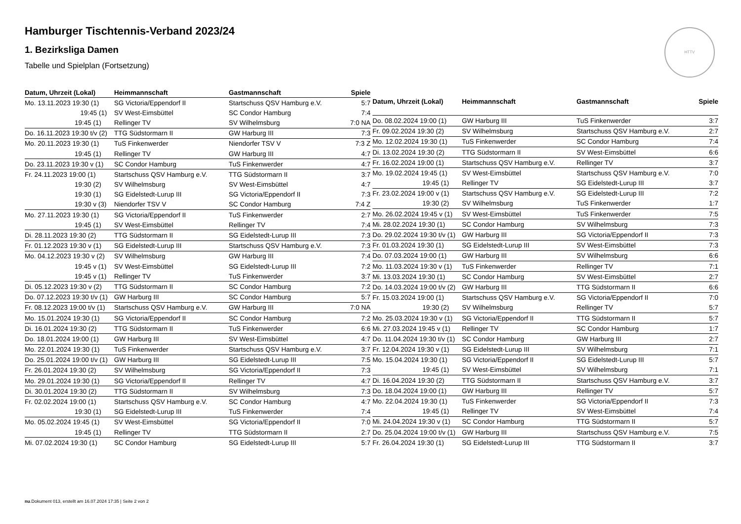Hamburger Tischtennis-Verband 2023/24
1. Bezirksliga Damen
Tabelle und Spielplan (Fortsetzung)
HTTV
| Datum, Uhrzeit (Lokal) | Heimmannschaft | Gastmannschaft | Spiele |
| --- | --- | --- | --- |
| Mo. 13.11.2023 19:30 (1) | SG Victoria/Eppendorf II | Startschuss QSV Hamburg e.V. | 5:7 |
| 19:45 (1) | SV West-Eimsbüttel | SC Condor Hamburg | 7:4 |
| 19:45 (1) | Rellinger TV | SV Wilhelmsburg | 7:0 NA |
| Do. 16.11.2023 19:30 t/v (2) | TTG Südstormarn II | GW Harburg III | 7:3 |
| Mo. 20.11.2023 19:30 (1) | TuS Finkenwerder | Niendorfer TSV V | 7:3 Z |
| 19:45 (1) | Rellinger TV | GW Harburg III | 4:7 |
| Do. 23.11.2023 19:30 v (1) | SC Condor Hamburg | TuS Finkenwerder | 4:7 |
| Fr. 24.11.2023 19:00 (1) | Startschuss QSV Hamburg e.V. | TTG Südstormarn II | 3:7 |
| 19:30 (2) | SV Wilhelmsburg | SV West-Eimsbüttel | 4:7 |
| 19:30 (1) | SG Eidelstedt-Lurup III | SG Victoria/Eppendorf II | 7:3 |
| 19:30 v (3) | Niendorfer TSV V | SC Condor Hamburg | 7:4 Z |
| Mo. 27.11.2023 19:30 (1) | SG Victoria/Eppendorf II | TuS Finkenwerder | 2:7 |
| 19:45 (1) | SV West-Eimsbüttel | Rellinger TV | 7:4 |
| Di. 28.11.2023 19:30 (2) | TTG Südstormarn II | SG Eidelstedt-Lurup III | 7:3 |
| Fr. 01.12.2023 19:30 v (1) | SG Eidelstedt-Lurup III | Startschuss QSV Hamburg e.V. | 7:3 |
| Mo. 04.12.2023 19:30 v (2) | SV Wilhelmsburg | GW Harburg III | 7:4 |
| 19:45 v (1) | SV West-Eimsbüttel | SG Eidelstedt-Lurup III | 7:2 |
| 19:45 v (1) | Rellinger TV | TuS Finkenwerder | 3:7 |
| Di. 05.12.2023 19:30 v (2) | TTG Südstormarn II | SC Condor Hamburg | 7:2 |
| Do. 07.12.2023 19:30 t/v (1) | GW Harburg III | SC Condor Hamburg | 5:7 |
| Fr. 08.12.2023 19:00 t/v (1) | Startschuss QSV Hamburg e.V. | GW Harburg III | 7:0 NA |
| Mo. 15.01.2024 19:30 (1) | SG Victoria/Eppendorf II | SC Condor Hamburg | 7:2 |
| Di. 16.01.2024 19:30 (2) | TTG Südstormarn II | TuS Finkenwerder | 6:6 |
| Do. 18.01.2024 19:00 (1) | GW Harburg III | SV West-Eimsbüttel | 4:7 |
| Mo. 22.01.2024 19:30 (1) | TuS Finkenwerder | Startschuss QSV Hamburg e.V. | 3:7 |
| Do. 25.01.2024 19:00 t/v (1) | GW Harburg III | SG Eidelstedt-Lurup III | 7:5 |
| Fr. 26.01.2024 19:30 (2) | SV Wilhelmsburg | SG Victoria/Eppendorf II | 7:3 |
| Mo. 29.01.2024 19:30 (1) | SG Victoria/Eppendorf II | Rellinger TV | 4:7 |
| Di. 30.01.2024 19:30 (2) | TTG Südstormarn II | SV Wilhelmsburg | 7:3 |
| Fr. 02.02.2024 19:00 (1) | Startschuss QSV Hamburg e.V. | SC Condor Hamburg | 4:7 |
| 19:30 (1) | SG Eidelstedt-Lurup III | TuS Finkenwerder | 7:4 |
| Mo. 05.02.2024 19:45 (1) | SV West-Eimsbüttel | SG Victoria/Eppendorf II | 7:0 |
| 19:45 (1) | Rellinger TV | TTG Südstormarn II | 2:7 |
| Mi. 07.02.2024 19:30 (1) | SC Condor Hamburg | SG Eidelstedt-Lurup III | 5:7 |
| Datum, Uhrzeit (Lokal) | Heimmannschaft | Gastmannschaft | Spiele |
| --- | --- | --- | --- |
| Do. 08.02.2024 19:00 (1) | GW Harburg III | TuS Finkenwerder | 3:7 |
| Fr. 09.02.2024 19:30 (2) | SV Wilhelmsburg | Startschuss QSV Hamburg e.V. | 2:7 |
| Mo. 12.02.2024 19:30 (1) | TuS Finkenwerder | SC Condor Hamburg | 7:4 |
| Di. 13.02.2024 19:30 (2) | TTG Südstormarn II | SV West-Eimsbüttel | 6:6 |
| Fr. 16.02.2024 19:00 (1) | Startschuss QSV Hamburg e.V. | Rellinger TV | 3:7 |
| Mo. 19.02.2024 19:45 (1) | SV West-Eimsbüttel | Startschuss QSV Hamburg e.V. | 7:0 |
| 19:45 (1) | Rellinger TV | SG Eidelstedt-Lurup III | 3:7 |
| Fr. 23.02.2024 19:00 v (1) | Startschuss QSV Hamburg e.V. | SG Eidelstedt-Lurup III | 7:2 |
| 19:30 (2) | SV Wilhelmsburg | TuS Finkenwerder | 1:7 |
| Mo. 26.02.2024 19:45 v (1) | SV West-Eimsbüttel | TuS Finkenwerder | 7:5 |
| Mi. 28.02.2024 19:30 (1) | SC Condor Hamburg | SV Wilhelmsburg | 7:3 |
| Do. 29.02.2024 19:30 t/v (1) | GW Harburg III | SG Victoria/Eppendorf II | 7:3 |
| Fr. 01.03.2024 19:30 (1) | SG Eidelstedt-Lurup III | SV West-Eimsbüttel | 7:3 |
| Do. 07.03.2024 19:00 (1) | GW Harburg III | SV Wilhelmsburg | 6:6 |
| Mo. 11.03.2024 19:30 v (1) | TuS Finkenwerder | Rellinger TV | 7:1 |
| Mi. 13.03.2024 19:30 (1) | SC Condor Hamburg | SV West-Eimsbüttel | 2:7 |
| Do. 14.03.2024 19:00 t/v (2) | GW Harburg III | TTG Südstormarn II | 6:6 |
| Fr. 15.03.2024 19:00 (1) | Startschuss QSV Hamburg e.V. | SG Victoria/Eppendorf II | 7:0 |
| 19:30 (2) | SV Wilhelmsburg | Rellinger TV | 5:7 |
| Mo. 25.03.2024 19:30 v (1) | SG Victoria/Eppendorf II | TTG Südstormarn II | 5:7 |
| Mi. 27.03.2024 19:45 v (1) | Rellinger TV | SC Condor Hamburg | 1:7 |
| Do. 11.04.2024 19:30 t/v (1) | SC Condor Hamburg | GW Harburg III | 2:7 |
| Fr. 12.04.2024 19:30 v (1) | SG Eidelstedt-Lurup III | SV Wilhelmsburg | 7:1 |
| Mo. 15.04.2024 19:30 (1) | SG Victoria/Eppendorf II | SG Eidelstedt-Lurup III | 5:7 |
| 19:45 (1) | SV West-Eimsbüttel | SV Wilhelmsburg | 7:1 |
| Di. 16.04.2024 19:30 (2) | TTG Südstormarn II | Startschuss QSV Hamburg e.V. | 3:7 |
| Do. 18.04.2024 19:00 (1) | GW Harburg III | Rellinger TV | 5:7 |
| Mo. 22.04.2024 19:30 (1) | TuS Finkenwerder | SG Victoria/Eppendorf II | 7:3 |
| 19:45 (1) | Rellinger TV | SV West-Eimsbüttel | 7:4 |
| Mi. 24.04.2024 19:30 v (1) | SC Condor Hamburg | TTG Südstormarn II | 5:7 |
| Do. 25.04.2024 19:00 t/v (1) | GW Harburg III | Startschuss QSV Hamburg e.V. | 7:5 |
| Fr. 26.04.2024 19:30 (1) | SG Eidelstedt-Lurup III | TTG Südstormarn II | 3:7 |
nu.Dokument 013, erstellt am 16.07.2024 17:35 | Seite 2 von 2